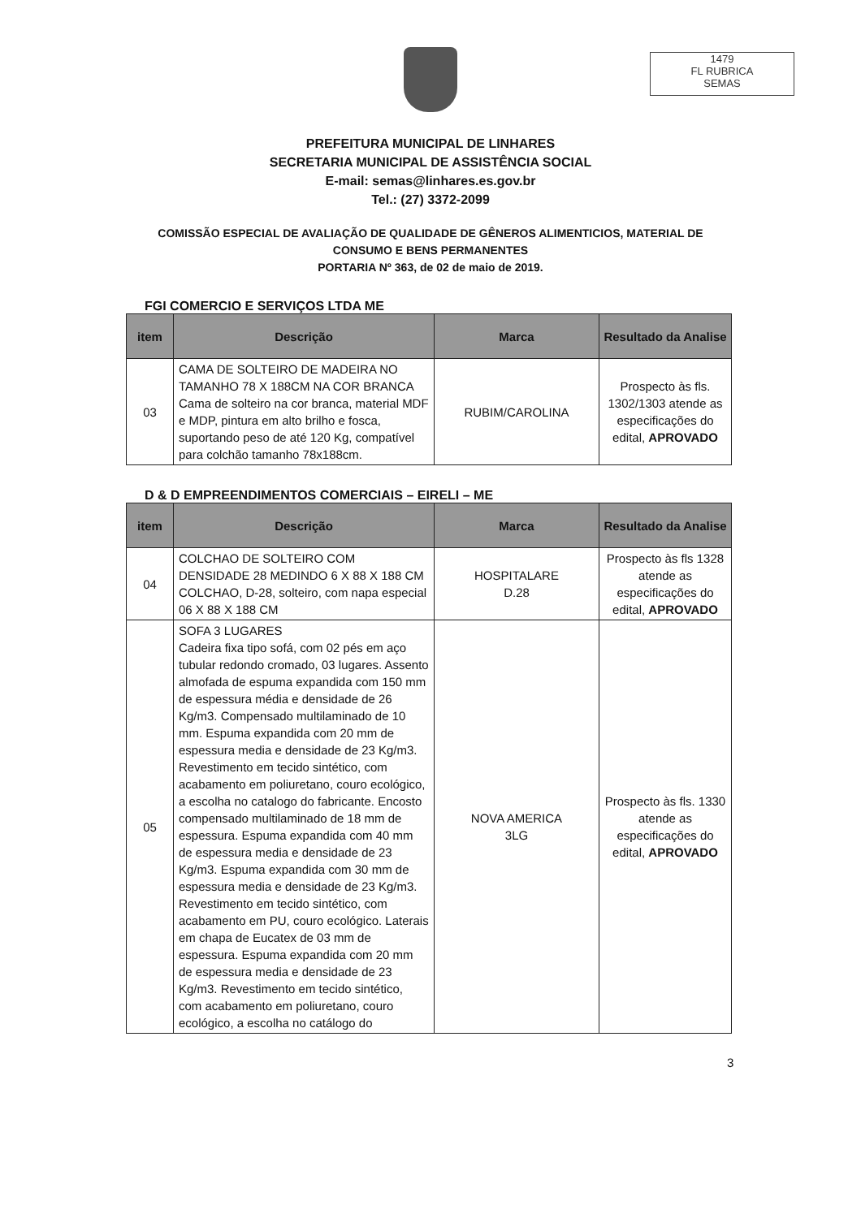1479
FL RUBRICA
SEMAS
PREFEITURA MUNICIPAL DE LINHARES
SECRETARIA MUNICIPAL DE ASSISTÊNCIA SOCIAL
E-mail: semas@linhares.es.gov.br
Tel.: (27) 3372-2099
COMISSÃO ESPECIAL DE AVALIAÇÃO DE QUALIDADE DE GÊNEROS ALIMENTICIOS, MATERIAL DE
CONSUMO E BENS PERMANENTES
PORTARIA Nº 363, de 02 de maio de 2019.
FGI COMERCIO E SERVIÇOS LTDA ME
| item | Descrição | Marca | Resultado da Analise |
| --- | --- | --- | --- |
| 03 | CAMA DE SOLTEIRO DE MADEIRA NO TAMANHO 78 X 188CM NA COR BRANCA Cama de solteiro na cor branca, material MDF e MDP, pintura em alto brilho e fosca, suportando peso de até 120 Kg, compatível para colchão tamanho 78x188cm. | RUBIM/CAROLINA | Prospecto às fls. 1302/1303 atende as especificações do edital, APROVADO |
D & D EMPREENDIMENTOS COMERCIAIS – EIRELI – ME
| item | Descrição | Marca | Resultado da Analise |
| --- | --- | --- | --- |
| 04 | COLCHAO DE SOLTEIRO COM DENSIDADE 28 MEDINDO 6 X 88 X 188 CM COLCHAO, D-28, solteiro, com napa especial 06 X 88 X 188 CM | HOSPITALARE D.28 | Prospecto às fls 1328 atende as especificações do edital, APROVADO |
| 05 | SOFA 3 LUGARES Cadeira fixa tipo sofá, com 02 pés em aço tubular redondo cromado, 03 lugares. Assento almofada de espuma expandida com 150 mm de espessura média e densidade de 26 Kg/m3. Compensado multilaminado de 10 mm. Espuma expandida com 20 mm de espessura media e densidade de 23 Kg/m3. Revestimento em tecido sintético, com acabamento em poliuretano, couro ecológico, a escolha no catalogo do fabricante. Encosto compensado multilaminado de 18 mm de espessura. Espuma expandida com 40 mm de espessura media e densidade de 23 Kg/m3. Espuma expandida com 30 mm de espessura media e densidade de 23 Kg/m3. Revestimento em tecido sintético, com acabamento em PU, couro ecológico. Laterais em chapa de Eucatex de 03 mm de espessura. Espuma expandida com 20 mm de espessura media e densidade de 23 Kg/m3. Revestimento em tecido sintético, com acabamento em poliuretano, couro ecológico, a escolha no catálogo do | NOVA AMERICA 3LG | Prospecto às fls. 1330 atende as especificações do edital, APROVADO |
3